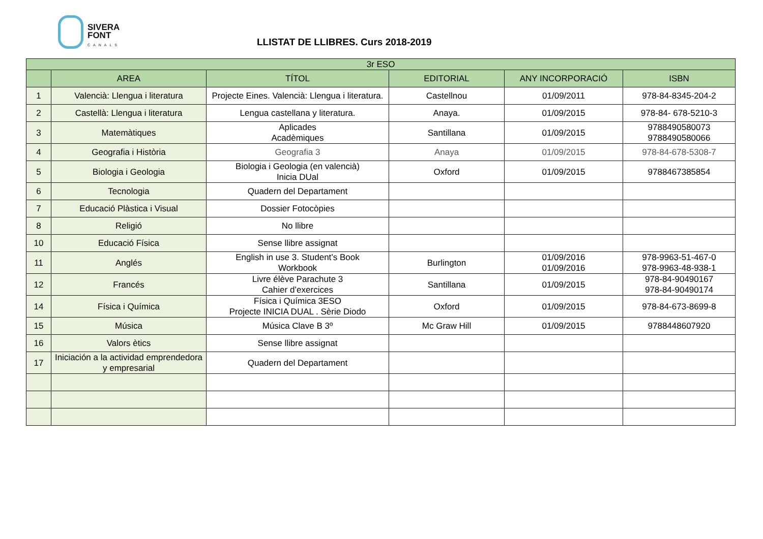SIVERA
FONT
CANALS
LLISTAT DE LLIBRES. Curs 2018-2019
| 3r ESO | | | | | |
| --- | --- | --- | --- | --- | --- |
| | AREA | TÍTOL | EDITORIAL | ANY INCORPORACIÓ | ISBN |
| 1 | Valencià: Llengua i literatura | Projecte Eines. Valencià: Llengua i literatura. | Castellnou | 01/09/2011 | 978-84-8345-204-2 |
| 2 | Castellà: Llengua i literatura | Lengua castellana y literatura. | Anaya. | 01/09/2015 | 978-84- 678-5210-3 |
| 3 | Matemàtiques | Aplicades Acadèmiques | Santillana | 01/09/2015 | 9788490580073 9788490580066 |
| 4 | Geografia i Història | Geografia 3 | Anaya | 01/09/2015 | 978-84-678-5308-7 |
| 5 | Biologia i Geologia | Biologia i Geologia (en valencià) Inicia DUal | Oxford | 01/09/2015 | 9788467385854 |
| 6 | Tecnologia | Quadern del Departament | | | |
| 7 | Educació Plàstica i Visual | Dossier Fotocòpies | | | |
| 8 | Religió | No llibre | | | |
| 10 | Educació Física | Sense llibre assignat | | | |
| 11 | Anglés | English in use 3. Student’s Book Workbook | Burlington | 01/09/2016 01/09/2016 | 978-9963-51-467-0 978-9963-48-938-1 |
| 12 | Francés | Livre élève Parachute 3 Cahier d’exercices | Santillana | 01/09/2015 | 978-84-90490167 978-84-90490174 |
| 14 | Física i Química | Física i Química 3ESO Projecte INICIA DUAL . Sèrie Diodo | Oxford | 01/09/2015 | 978-84-673-8699-8 |
| 15 | Música | Música Clave B 3º | Mc Graw Hill | 01/09/2015 | 9788448607920 |
| 16 | Valors ètics | Sense llibre assignat | | | |
| 17 | Iniciación a la actividad emprendedora y empresarial | Quadern del Departament | | | |